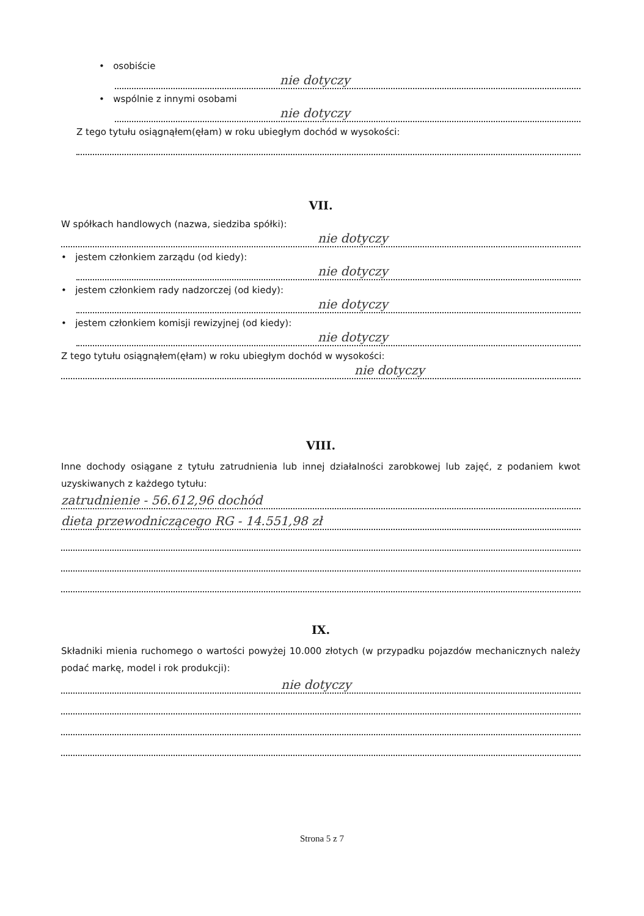• osobiście
nie dotyczy
• wspólnie z innymi osobami
nie dotyczy
Z tego tytułu osiągnąłem(ęłam) w roku ubiegłym dochód w wysokości:
VII.
W spółkach handlowych (nazwa, siedziba spółki):
nie dotyczy
• jestem członkiem zarządu (od kiedy):
nie dotyczy
• jestem członkiem rady nadzorczej (od kiedy):
nie dotyczy
• jestem członkiem komisji rewizyjnej (od kiedy):
nie dotyczy
Z tego tytułu osiągnąłem(ęłam) w roku ubiegłym dochód w wysokości:
nie dotyczy
VIII.
Inne dochody osiągane z tytułu zatrudnienia lub innej działalności zarobkowej lub zajęć, z podaniem kwot uzyskiwanych z każdego tytułu:
zatrudnienie - 56.612,96 dochód
dieta przewodniczącego RG - 14.551,98 zł
IX.
Składniki mienia ruchomego o wartości powyżej 10.000 złotych (w przypadku pojazdów mechanicznych należy podać markę, model i rok produkcji):
nie dotyczy
Strona 5 z 7